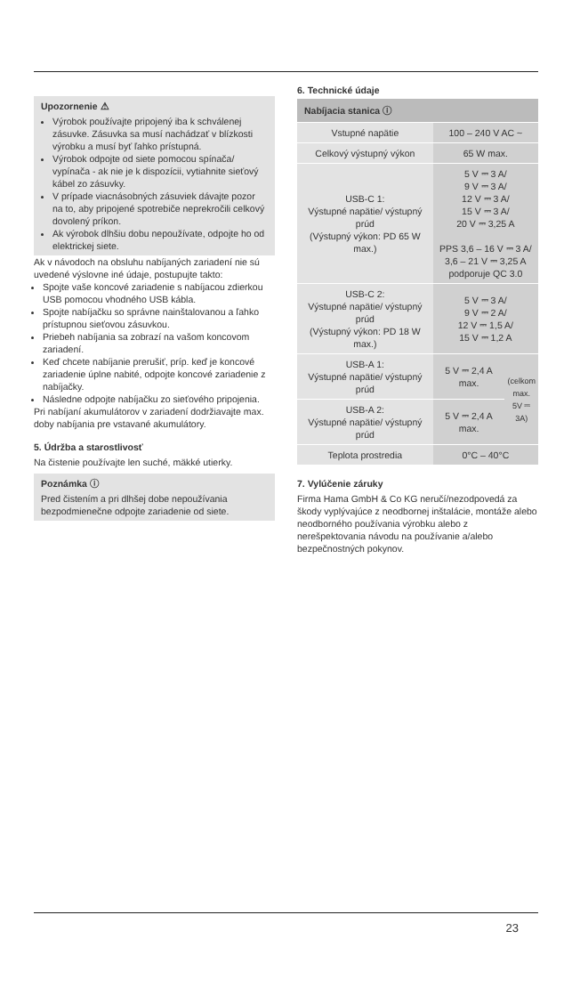Upozornenie ⚠
Výrobok používajte pripojený iba k schválenej zásuvke. Zásuvka sa musí nachádzať v blízkosti výrobku a musí byť ľahko prístupná.
Výrobok odpojte od siete pomocou spínača/ vypínača - ak nie je k dispozícii, vytiahnite sieťový kábel zo zásuvky.
V prípade viacnásobných zásuviek dávajte pozor na to, aby pripojené spotrebiče neprekročili celkový dovolený príkon.
Ak výrobok dlhšiu dobu nepoužívate, odpojte ho od elektrickej siete.
Ak v návodoch na obsluhu nabíjaných zariadení nie sú uvedené výslovne iné údaje, postupujte takto:
Spojte vaše koncové zariadenie s nabíjacou zdierkou USB pomocou vhodného USB kábla.
Spojte nabíjačku so správne nainštalovanou a ľahko prístupnou sieťovou zásuvkou.
Priebeh nabíjania sa zobrazí na vašom koncovom zariadení.
Keď chcete nabíjanie prerušiť, príp. keď je koncové zariadenie úplne nabité, odpojte koncové zariadenie z nabíjačky.
Následne odpojte nabíjačku zo sieťového pripojenia.
Pri nabíjaní akumulátorov v zariadení dodržiavajte max. doby nabíjania pre vstavané akumulátory.
5. Údržba a starostlivosť
Na čistenie používajte len suché, mäkké utierky.
Poznámka ⓘ
Pred čistením a pri dlhšej dobe nepoužívania bezpodmienečne odpojte zariadenie od siete.
6. Technické údaje
| Nabíjacia stanica ⓘ | | |
| --- | --- | --- |
| Vstupné napätie | 100 – 240 V AC ~ | |
| Celkový výstupný výkon | 65 W max. | |
| USB-C 1: Výstupné napätie/ výstupný prúd (Výstupný výkon: PD 65 W max.) | 5 V ⎓ 3 A/ 9 V ⎓ 3 A/ 12 V ⎓ 3 A/ 15 V ⎓ 3 A/ 20 V ⎓ 3,25 A PPS 3,6 – 16 V ⎓ 3 A/ 3,6 – 21 V ⎓ 3,25 A podporuje QC 3.0 | |
| USB-C 2: Výstupné napätie/ výstupný prúd (Výstupný výkon: PD 18 W max.) | 5 V ⎓ 3 A/ 9 V ⎓ 2 A/ 12 V ⎓ 1,5 A/ 15 V ⎓ 1,2 A | |
| USB-A 1: Výstupné napätie/ výstupný prúd | 5 V ⎓ 2,4 A max. | (celkom max. 5V ⎓ 3A) |
| USB-A 2: Výstupné napätie/ výstupný prúd | 5 V ⎓ 2,4 A max. | |
| Teplota prostredia | 0°C – 40°C | |
7. Vylúčenie záruky
Firma Hama GmbH & Co KG neručí/nezodpovedá za škody vyplývajúce z neodbornej inštalácie, montáže alebo neodborného používania výrobku alebo z nerešpektovania návodu na používanie a/alebo bezpečnostných pokynov.
23